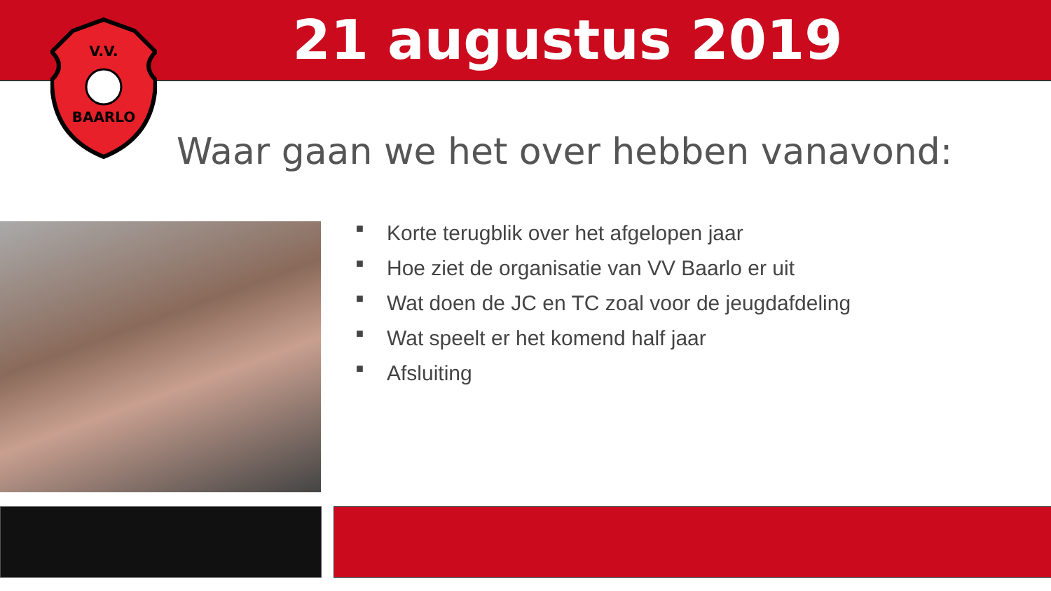21 augustus 2019
V.V.
BAARLO
Waar gaan we het over hebben vanavond:
■ Korte terugblik over het afgelopen jaar
■ Hoe ziet de organisatie van VV Baarlo er uit
■ Wat doen de JC en TC zoal voor de jeugdafdeling
■ Wat speelt er het komend half jaar
■ Afsluiting